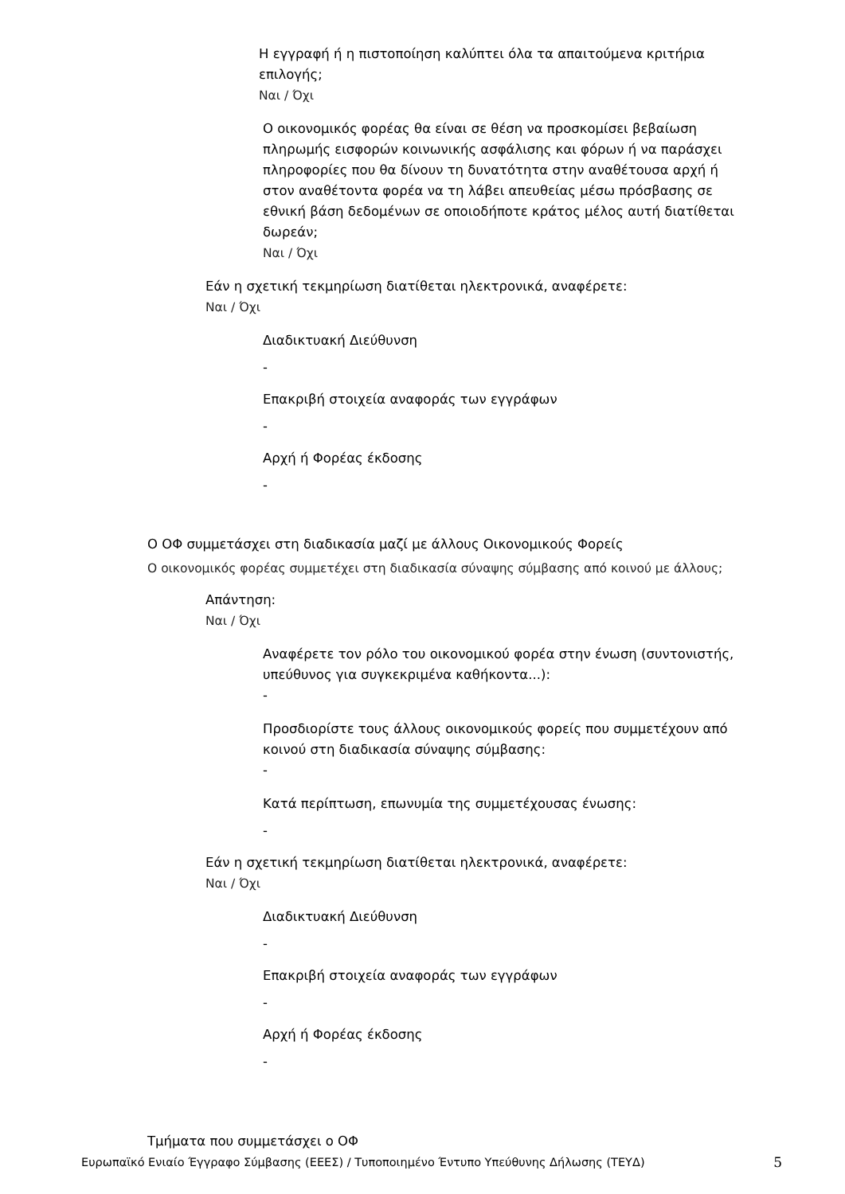Η εγγραφή ή η πιστοποίηση καλύπτει όλα τα απαιτούμενα κριτήρια επιλογής;
Ναι / Όχι
Ο οικονομικός φορέας θα είναι σε θέση να προσκομίσει βεβαίωση πληρωμής εισφορών κοινωνικής ασφάλισης και φόρων ή να παράσχει πληροφορίες που θα δίνουν τη δυνατότητα στην αναθέτουσα αρχή ή στον αναθέτοντα φορέα να τη λάβει απευθείας μέσω πρόσβασης σε εθνική βάση δεδομένων σε οποιοδήποτε κράτος μέλος αυτή διατίθεται δωρεάν;
Ναι / Όχι
Εάν η σχετική τεκμηρίωση διατίθεται ηλεκτρονικά, αναφέρετε:
Ναι / Όχι
Διαδικτυακή Διεύθυνση
-
Επακριβή στοιχεία αναφοράς των εγγράφων
-
Αρχή ή Φορέας έκδοσης
-
Ο ΟΦ συμμετάσχει στη διαδικασία μαζί με άλλους Οικονομικούς Φορείς
Ο οικονομικός φορέας συμμετέχει στη διαδικασία σύναψης σύμβασης από κοινού με άλλους;
Απάντηση:
Ναι / Όχι
Αναφέρετε τον ρόλο του οικονομικού φορέα στην ένωση (συντονιστής, υπεύθυνος για συγκεκριμένα καθήκοντα...):
-
Προσδιορίστε τους άλλους οικονομικούς φορείς που συμμετέχουν από κοινού στη διαδικασία σύναψης σύμβασης:
-
Κατά περίπτωση, επωνυμία της συμμετέχουσας ένωσης:
-
Εάν η σχετική τεκμηρίωση διατίθεται ηλεκτρονικά, αναφέρετε:
Ναι / Όχι
Διαδικτυακή Διεύθυνση
-
Επακριβή στοιχεία αναφοράς των εγγράφων
-
Αρχή ή Φορέας έκδοσης
-
Τμήματα που συμμετάσχει ο ΟΦ
Ευρωπαϊκό Ενιαίο Έγγραφο Σύμβασης (ΕΕΕΣ) / Τυποποιημένο Έντυπο Υπεύθυνης Δήλωσης (ΤΕΥΔ) 5